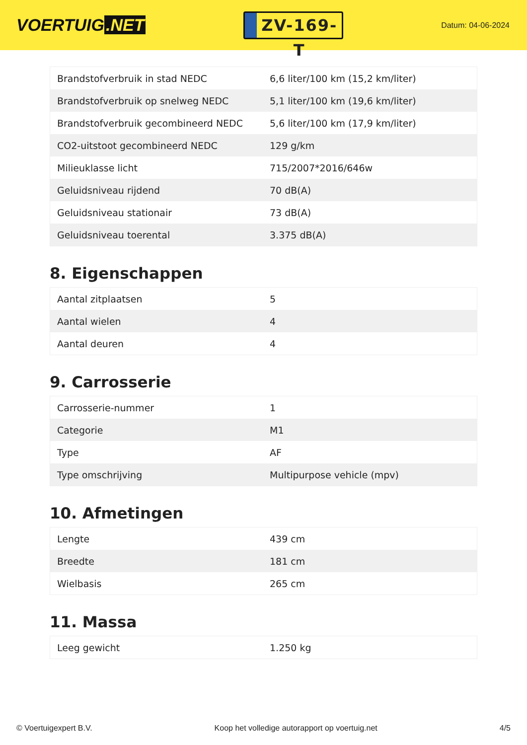VOERTUIG.NET
ZV-169-T
Datum: 04-06-2024
| Brandstofverbruik in stad NEDC | 6,6 liter/100 km (15,2 km/liter) |
| Brandstofverbruik op snelweg NEDC | 5,1 liter/100 km (19,6 km/liter) |
| Brandstofverbruik gecombineerd NEDC | 5,6 liter/100 km (17,9 km/liter) |
| CO2-uitstoot gecombineerd NEDC | 129 g/km |
| Milieuklasse licht | 715/2007*2016/646w |
| Geluidsniveau rijdend | 70 dB(A) |
| Geluidsniveau stationair | 73 dB(A) |
| Geluidsniveau toerental | 3.375 dB(A) |
8. Eigenschappen
| Aantal zitplaatsen | 5 |
| Aantal wielen | 4 |
| Aantal deuren | 4 |
9. Carrosserie
| Carrosserie-nummer | 1 |
| Categorie | M1 |
| Type | AF |
| Type omschrijving | Multipurpose vehicle (mpv) |
10. Afmetingen
| Lengte | 439 cm |
| Breedte | 181 cm |
| Wielbasis | 265 cm |
11. Massa
| Leeg gewicht | 1.250 kg |
© Voertuigexpert B.V. Koop het volledige autorapport op voertuig.net 4/5